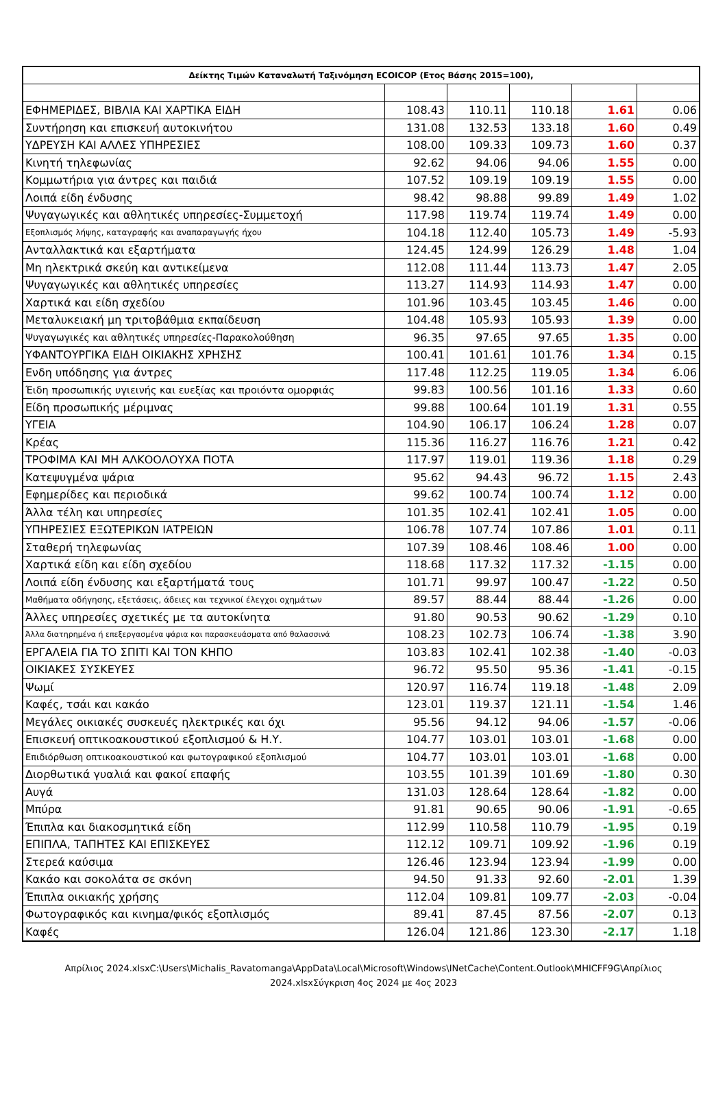| Δείκτης Τιμών Καταναλωτή Ταξινόμηση ECOICOP (Ετος Βάσης 2015=100), | | | | | |
| --- | --- | --- | --- | --- | --- |
| ΕΦΗΜΕΡΙΔΕΣ, ΒΙΒΛΙΑ ΚΑΙ ΧΑΡΤΙΚΑ ΕΙΔΗ | 108.43 | 110.11 | 110.18 | 1.61 | 0.06 |
| Συντήρηση και επισκευή αυτοκινήτου | 131.08 | 132.53 | 133.18 | 1.60 | 0.49 |
| ΥΔΡΕΥΣΗ ΚΑΙ ΑΛΛΕΣ ΥΠΗΡΕΣΙΕΣ | 108.00 | 109.33 | 109.73 | 1.60 | 0.37 |
| Κινητή τηλεφωνίας | 92.62 | 94.06 | 94.06 | 1.55 | 0.00 |
| Κομμωτήρια για άντρες και παιδιά | 107.52 | 109.19 | 109.19 | 1.55 | 0.00 |
| Λοιπά είδη ένδυσης | 98.42 | 98.88 | 99.89 | 1.49 | 1.02 |
| Ψυγαγωγικές και αθλητικές υπηρεσίες-Συμμετοχή | 117.98 | 119.74 | 119.74 | 1.49 | 0.00 |
| Εξοπλισμός λήψης, καταγραφής και αναπαραγωγής ήχου | 104.18 | 112.40 | 105.73 | 1.49 | -5.93 |
| Ανταλλακτικά και εξαρτήματα | 124.45 | 124.99 | 126.29 | 1.48 | 1.04 |
| Μη ηλεκτρικά σκεύη και αντικείμενα | 112.08 | 111.44 | 113.73 | 1.47 | 2.05 |
| Ψυγαγωγικές και αθλητικές υπηρεσίες | 113.27 | 114.93 | 114.93 | 1.47 | 0.00 |
| Χαρτικά και είδη σχεδίου | 101.96 | 103.45 | 103.45 | 1.46 | 0.00 |
| Μεταλυκειακή μη τριτοβάθμια εκπαίδευση | 104.48 | 105.93 | 105.93 | 1.39 | 0.00 |
| Ψυγαγωγικές και αθλητικές υπηρεσίες-Παρακολούθηση | 96.35 | 97.65 | 97.65 | 1.35 | 0.00 |
| ΥΦΑΝΤΟΥΡΓΙΚΑ ΕΙΔΗ ΟΙΚΙΑΚΗΣ ΧΡΗΣΗΣ | 100.41 | 101.61 | 101.76 | 1.34 | 0.15 |
| Ενδη υπόδησης για άντρες | 117.48 | 112.25 | 119.05 | 1.34 | 6.06 |
| Έιδη προσωπικής υγιεινής και ευεξίας και προιόντα ομορφιάς | 99.83 | 100.56 | 101.16 | 1.33 | 0.60 |
| Είδη προσωπικής μέριμνας | 99.88 | 100.64 | 101.19 | 1.31 | 0.55 |
| ΥΓΕΙΑ | 104.90 | 106.17 | 106.24 | 1.28 | 0.07 |
| Κρέας | 115.36 | 116.27 | 116.76 | 1.21 | 0.42 |
| ΤΡΟΦΙΜΑ ΚΑΙ ΜΗ ΑΛΚΟΟΛΟΥΧΑ ΠΟΤΑ | 117.97 | 119.01 | 119.36 | 1.18 | 0.29 |
| Κατεψυγμένα ψάρια | 95.62 | 94.43 | 96.72 | 1.15 | 2.43 |
| Εφημερίδες και περιοδικά | 99.62 | 100.74 | 100.74 | 1.12 | 0.00 |
| Άλλα τέλη και υπηρεσίες | 101.35 | 102.41 | 102.41 | 1.05 | 0.00 |
| ΥΠΗΡΕΣΙΕΣ ΕΞΩΤΕΡΙΚΩΝ ΙΑΤΡΕΙΩΝ | 106.78 | 107.74 | 107.86 | 1.01 | 0.11 |
| Σταθερή τηλεφωνίας | 107.39 | 108.46 | 108.46 | 1.00 | 0.00 |
| Χαρτικά είδη και είδη σχεδίου | 118.68 | 117.32 | 117.32 | -1.15 | 0.00 |
| Λοιπά είδη ένδυσης και εξαρτήματά τους | 101.71 | 99.97 | 100.47 | -1.22 | 0.50 |
| Μαθήματα οδήγησης, εξετάσεις, άδειες και τεχνικοί έλεγχοι οχημάτων | 89.57 | 88.44 | 88.44 | -1.26 | 0.00 |
| Άλλες υπηρεσίες σχετικές με τα αυτοκίνητα | 91.80 | 90.53 | 90.62 | -1.29 | 0.10 |
| Άλλα διατηρημένα ή επεξεργασμένα ψάρια και παρασκευάσματα από θαλασσινά | 108.23 | 102.73 | 106.74 | -1.38 | 3.90 |
| ΕΡΓΑΛΕΙΑ ΓΙΑ ΤΟ ΣΠΙΤΙ ΚΑΙ ΤΟΝ ΚΗΠΟ | 103.83 | 102.41 | 102.38 | -1.40 | -0.03 |
| ΟΙΚΙΑΚΕΣ ΣΥΣΚΕΥΕΣ | 96.72 | 95.50 | 95.36 | -1.41 | -0.15 |
| Ψωμί | 120.97 | 116.74 | 119.18 | -1.48 | 2.09 |
| Καφές, τσάι και κακάο | 123.01 | 119.37 | 121.11 | -1.54 | 1.46 |
| Μεγάλες οικιακές συσκευές ηλεκτρικές και όχι | 95.56 | 94.12 | 94.06 | -1.57 | -0.06 |
| Επισκευή οπτικοακουστικού εξοπλισμού & Η.Υ. | 104.77 | 103.01 | 103.01 | -1.68 | 0.00 |
| Επιδιόρθωση οπτικοακουστικού και φωτογραφικού εξοπλισμού | 104.77 | 103.01 | 103.01 | -1.68 | 0.00 |
| Διορθωτικά γυαλιά και φακοί επαφής | 103.55 | 101.39 | 101.69 | -1.80 | 0.30 |
| Αυγά | 131.03 | 128.64 | 128.64 | -1.82 | 0.00 |
| Μπύρα | 91.81 | 90.65 | 90.06 | -1.91 | -0.65 |
| Έπιπλα και διακοσμητικά είδη | 112.99 | 110.58 | 110.79 | -1.95 | 0.19 |
| ΕΠΙΠΛΑ, ΤΑΠΗΤΕΣ ΚΑΙ ΕΠΙΣΚΕΥΕΣ | 112.12 | 109.71 | 109.92 | -1.96 | 0.19 |
| Στερεά καύσιμα | 126.46 | 123.94 | 123.94 | -1.99 | 0.00 |
| Κακάο και σοκολάτα σε σκόνη | 94.50 | 91.33 | 92.60 | -2.01 | 1.39 |
| Έπιπλα οικιακής χρήσης | 112.04 | 109.81 | 109.77 | -2.03 | -0.04 |
| Φωτογραφικός και κινημα/φικός εξοπλισμός | 89.41 | 87.45 | 87.56 | -2.07 | 0.13 |
| Καφές | 126.04 | 121.86 | 123.30 | -2.17 | 1.18 |
Απρίλιος 2024.xlsxC:\Users\Michalis_Ravatomanga\AppData\Local\Microsoft\Windows\INetCache\Content.Outlook\MHICFF9G\Απρίλιος 2024.xlsxΣύγκριση 4ος 2024 με 4ος 2023